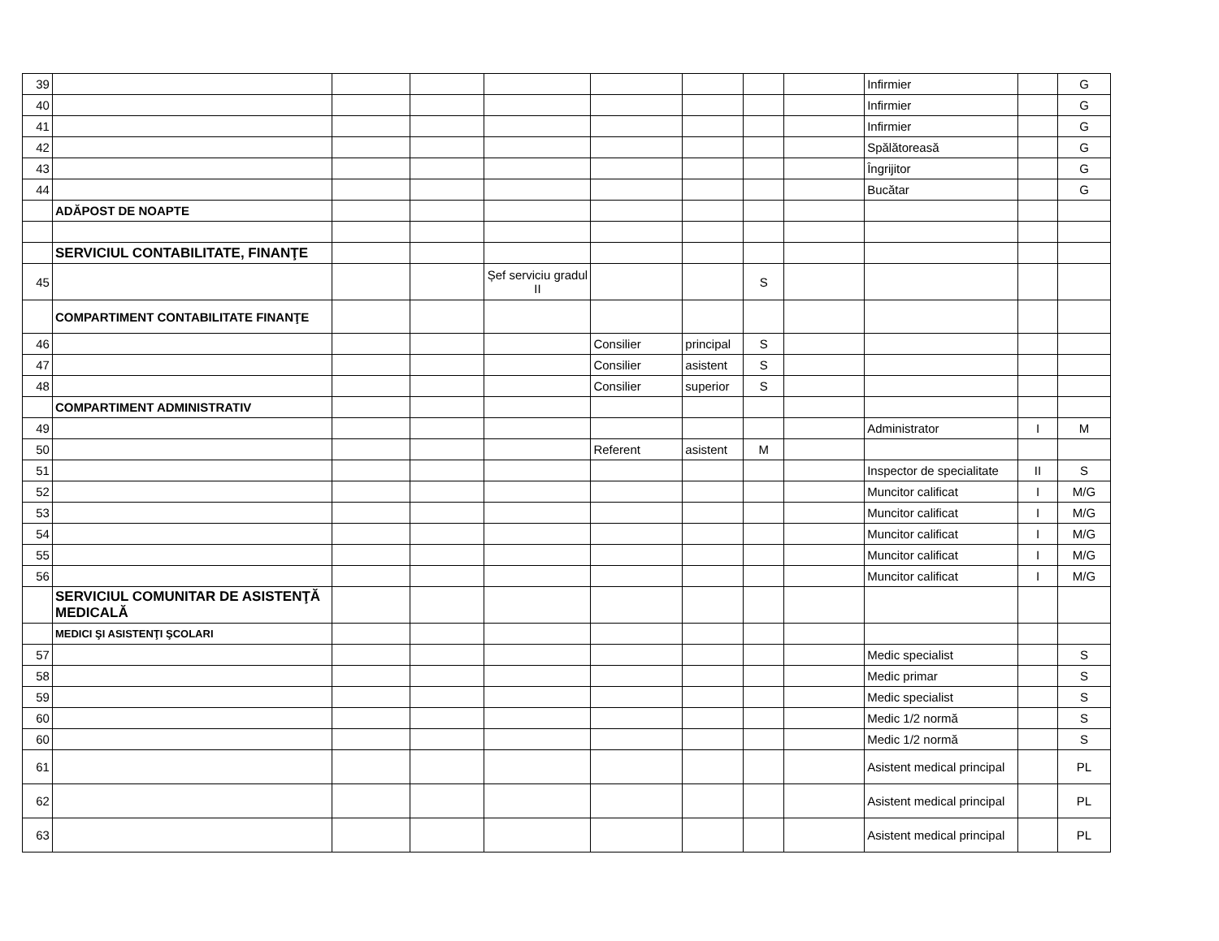| 39 | | | | | | | | | Infirmier | | G |
| 40 | | | | | | | | | Infirmier | | G |
| 41 | | | | | | | | | Infirmier | | G |
| 42 | | | | | | | | | Spălătoreasă | | G |
| 43 | | | | | | | | | Îngrijitor | | G |
| 44 | | | | | | | | | Bucătar | | G |
| | ADĂPOST DE NOAPTE | | | | | | | | | | |
| | SERVICIUL CONTABILITATE, FINANŢE | | | | | | | | | | |
| 45 | | | | Șef serviciu gradul II | | | S | | | | |
| | COMPARTIMENT CONTABILITATE FINANŢE | | | | | | | | | | |
| 46 | | | | | Consilier | principal | S | | | | |
| 47 | | | | | Consilier | asistent | S | | | | |
| 48 | | | | | Consilier | superior | S | | | | |
| | COMPARTIMENT ADMINISTRATIV | | | | | | | | | | |
| 49 | | | | | | | | | Administrator | I | M |
| 50 | | | | | Referent | asistent | M | | | | |
| 51 | | | | | | | | | Inspector de specialitate | II | S |
| 52 | | | | | | | | | Muncitor calificat | I | M/G |
| 53 | | | | | | | | | Muncitor calificat | I | M/G |
| 54 | | | | | | | | | Muncitor calificat | I | M/G |
| 55 | | | | | | | | | Muncitor calificat | I | M/G |
| 56 | | | | | | | | | Muncitor calificat | I | M/G |
| | SERVICIUL COMUNITAR DE ASISTENŢĂ MEDICALĂ | | | | | | | | | | |
| | MEDICI ŞI ASISTENŢI ŞCOLARI | | | | | | | | | | |
| 57 | | | | | | | | | Medic specialist | | S |
| 58 | | | | | | | | | Medic primar | | S |
| 59 | | | | | | | | | Medic specialist | | S |
| 60 | | | | | | | | | Medic 1/2 normă | | S |
| 60 | | | | | | | | | Medic 1/2 normă | | S |
| 61 | | | | | | | | | Asistent medical principal | | PL |
| 62 | | | | | | | | | Asistent medical principal | | PL |
| 63 | | | | | | | | | Asistent medical principal | | PL |